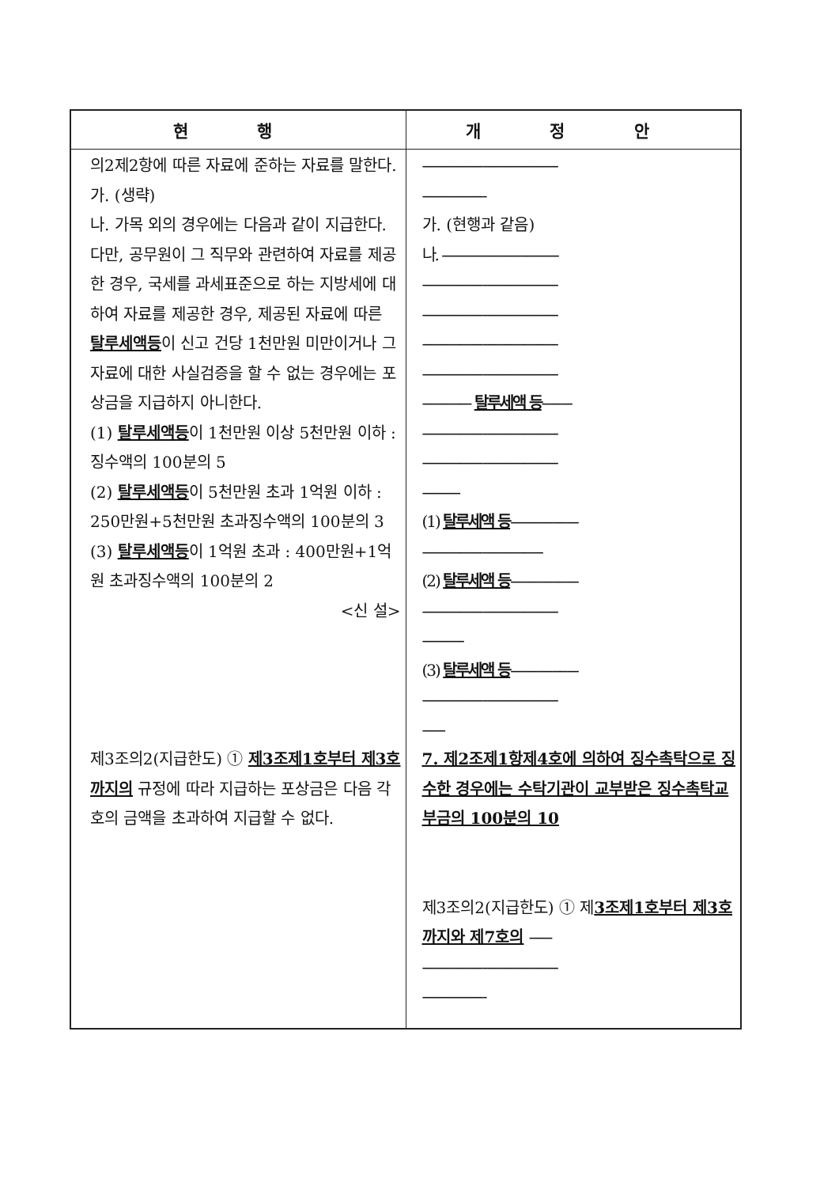| 현 행 | 개 정 안 |
| --- | --- |
| 의2제2항에 따른 자료에 준하는 자료를 말한다. 가. (생략) 나. 가목 외의 경우에는 다음과 같이 지급한다. 다만, 공무원이 그 직무와 관련하여 자료를 제공한 경우, 국세를 과세표준으로 하는 지방세에 대하여 자료를 제공한 경우, 제공된 자료에 따른 탈루세액등 이 신고 건당 1천만원 미만이거나 그 자료에 대한 사실검증을 할 수 없는 경우에는 포상금을 지급하지 아니한다. (1) 탈루세액등 이 1천만원 이상 5천만원 이하 : 징수액의 100분의 5 (2) 탈루세액등 이 5천만원 초과 1억원 이하 : 250만원+5천만원 초과징수액의 100분의 3 (3) 탈루세액등 이 1억원 초과 : 400만원+1억원 초과징수액의 100분의 2 <신 설> 제3조의2(지급한도) ① 제3조제1호부터 제3호까지의 규정에 따라 지급하는 포상금은 다음 각 호의 금액을 초과하여 지급할 수 없다. | ------------------------------------ ----------------- 가. (현행과 같음) 나. ------------------------------- ------------------------------------ ------------------------------------ ------------------------------------ ------------------------------------ ------------- 탈루세액 등 -------- ------------------------------------ ------------------------------------ ---------- (1) 탈루세액 등 ------------------ -------------------------------- (2) 탈루세액 등 ------------------ ------------------------------------ ----------- (3) 탈루세액 등 ------------------ ------------------------------------ ------ 7. 제2조제1항제4호에 의하여 징수촉탁으로 징수한 경우에는 수탁기관이 교부받은 징수촉탁교부금의 100분의 10 제3조의2(지급한도) ① 제 3조제1호부터 제3호까지와 제7호의 ------ ------------------------------------ ----------------- |